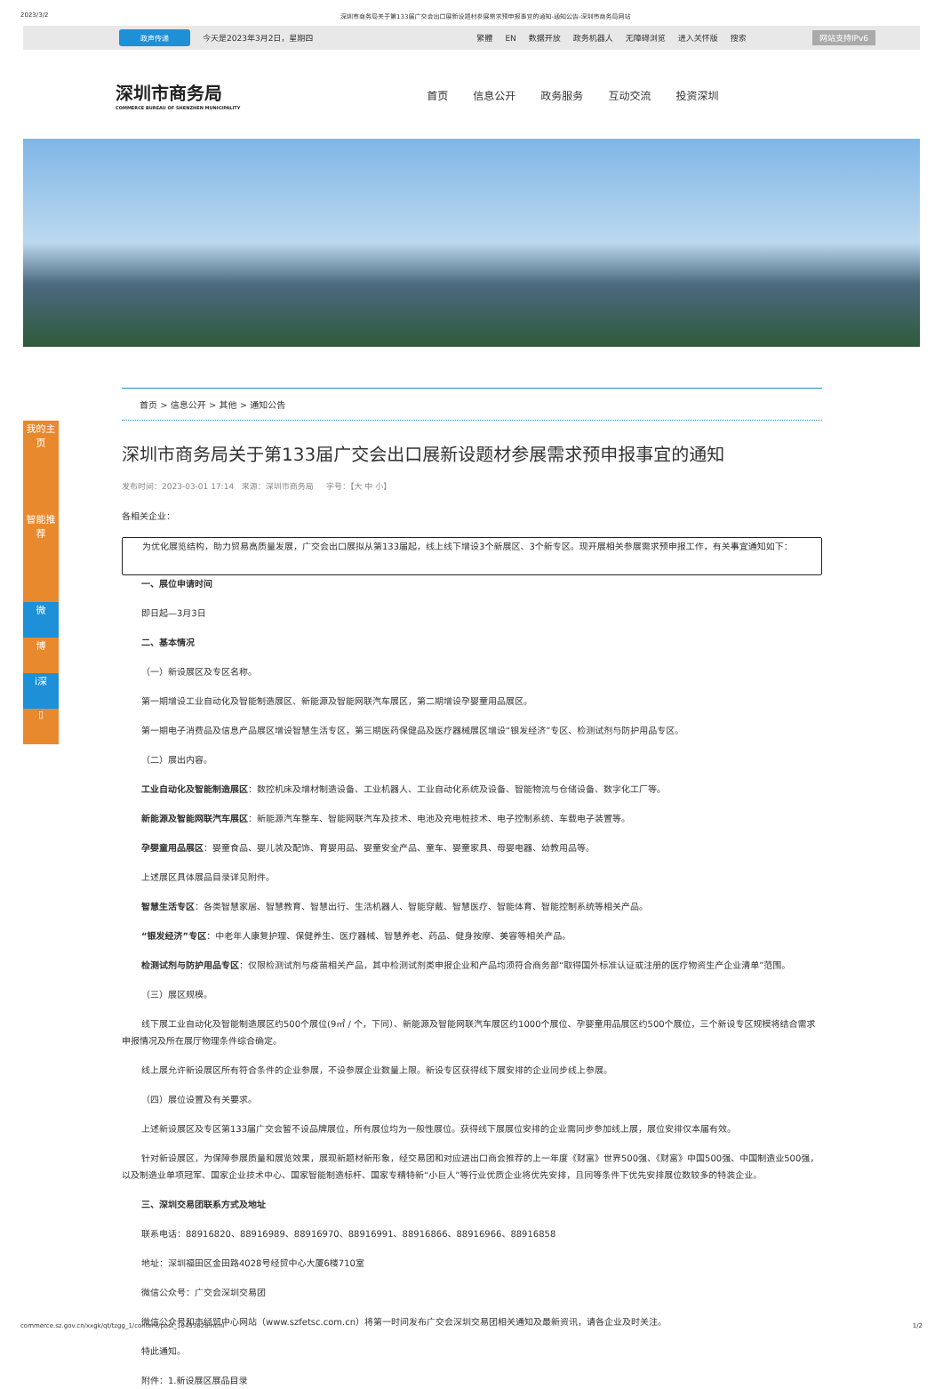2023/3/2 深圳市商务局关于第133届广交会出口展新设题材参展需求预申报事宜的通知-通知公告-深圳市商务局网站
政声传递 今天是2023年3月2日，星期四 繁體 EN 数据开放 政务机器人 无障碍浏览 进入关怀版 搜索 网站支持IPv6
深圳市商务局
COMMERCE BUREAU OF SHENZHEN MUNICIPALITY
首页 信息公开 政务服务 互动交流 投资深圳
我的主页
智能推荐
微
博
i深
▯
首页 > 信息公开 > 其他 > 通知公告
深圳市商务局关于第133届广交会出口展新设题材参展需求预申报事宜的通知
发布时间：2023-03-01 17:14 来源：深圳市商务局 字号：【大 中 小】
各相关企业：
为优化展览结构，助力贸易高质量发展，广交会出口展拟从第133届起，线上线下增设3个新展区、3个新专区。现开展相关参展需求预申报工作，有关事宜通知如下：
一、展位申请时间
即日起—3月3日
二、基本情况
（一）新设展区及专区名称。
第一期增设工业自动化及智能制造展区、新能源及智能网联汽车展区，第二期增设孕婴童用品展区。
第一期电子消费品及信息产品展区增设智慧生活专区，第三期医药保健品及医疗器械展区增设“银发经济”专区、检测试剂与防护用品专区。
（二）展出内容。
工业自动化及智能制造展区：数控机床及增材制造设备、工业机器人、工业自动化系统及设备、智能物流与仓储设备、数字化工厂等。
新能源及智能网联汽车展区：新能源汽车整车、智能网联汽车及技术、电池及充电桩技术、电子控制系统、车载电子装置等。
孕婴童用品展区：婴童食品、婴儿装及配饰、育婴用品、婴童安全产品、童车、婴童家具、母婴电器、幼教用品等。
上述展区具体展品目录详见附件。
智慧生活专区：各类智慧家居、智慧教育、智慧出行、生活机器人、智能穿戴、智慧医疗、智能体育、智能控制系统等相关产品。
“银发经济”专区：中老年人康复护理、保健养生、医疗器械、智慧养老、药品、健身按摩、美容等相关产品。
检测试剂与防护用品专区：仅限检测试剂与疫苗相关产品，其中检测试剂类申报企业和产品均须符合商务部“取得国外标准认证或注册的医疗物资生产企业清单”范围。
（三）展区规模。
线下展工业自动化及智能制造展区约500个展位(9㎡ / 个，下同）、新能源及智能网联汽车展区约1000个展位、孕婴童用品展区约500个展位，三个新设专区规模将结合需求申报情况及所在展厅物理条件综合确定。
线上展允许新设展区所有符合条件的企业参展，不设参展企业数量上限。新设专区获得线下展安排的企业同步线上参展。
（四）展位设置及有关要求。
上述新设展区及专区第133届广交会暂不设品牌展位，所有展位均为一般性展位。获得线下展展位安排的企业需同步参加线上展，展位安排仅本届有效。
针对新设展区，为保障参展质量和展览效果，展现新题材新形象，经交易团和对应进出口商会推荐的上一年度《财富》世界500强、《财富》中国500强、中国制造业500强，以及制造业单项冠军、国家企业技术中心、国家智能制造标杆、国家专精特新“小巨人”等行业优质企业将优先安排，且同等条件下优先安排展位数较多的特装企业。
三、深圳交易团联系方式及地址
联系电话：88916820、88916989、88916970、88916991、88916866、88916966、88916858
地址：深圳福田区金田路4028号经贸中心大厦6楼710室
微信公众号：广交会深圳交易团
微信公众号和市经贸中心网站（www.szfetsc.com.cn）将第一时间发布广交会深圳交易团相关通知及最新资讯，请各企业及时关注。
特此通知。
附件：1.新设展区展品目录
commerce.sz.gov.cn/xxgk/qt/tzgg_1/content/post_10453628.html 1/2